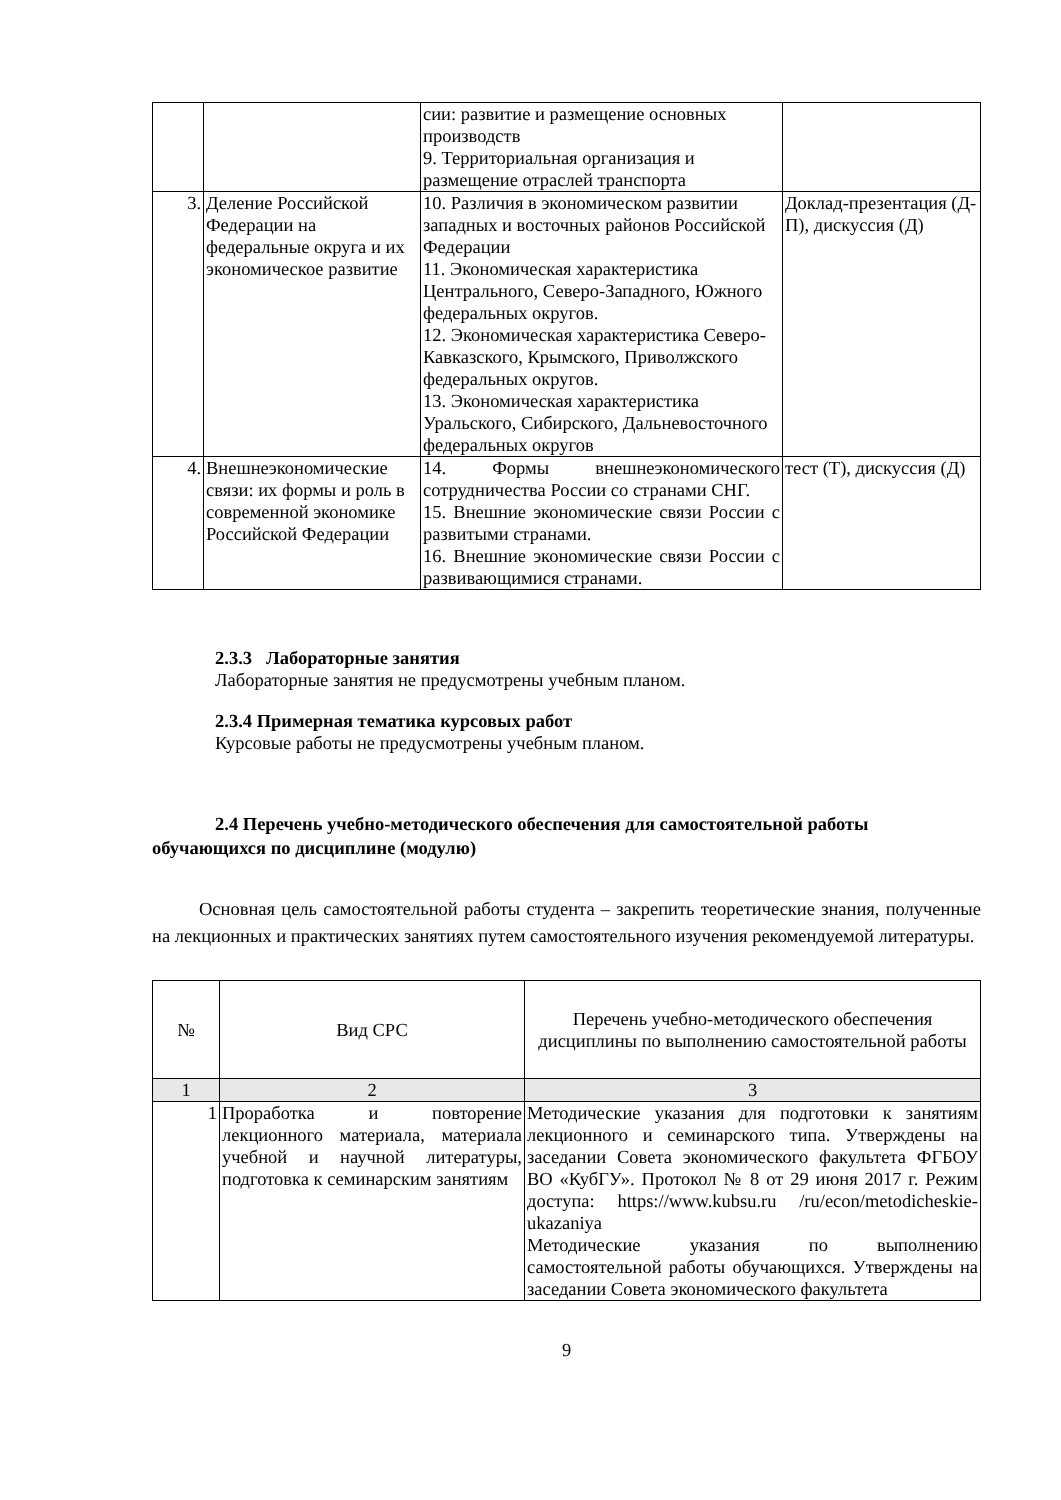| | | сии: развитие и размещение основных производств 9. Территориальная организация и размещение отраслей транспорта | |
| 3. | Деление Российской Федерации на федеральные округа и их экономическое развитие | 10. Различия в экономическом развитии западных и восточных районов Российской Федерации 11. Экономическая характеристика Центрального, Северо-Западного, Южного федеральных округов. 12. Экономическая характеристика Северо-Кавказского, Крымского, Приволжского федеральных округов. 13. Экономическая характеристика Уральского, Сибирского, Дальневосточного федеральных округов | Доклад-презентация (Д-П), дискуссия (Д) |
| 4. | Внешнеэкономические связи: их формы и роль в современной экономике Российской Федерации | 14. Формы внешнеэкономического сотрудничества России со странами СНГ. 15. Внешние экономические связи России с развитыми странами. 16. Внешние экономические связи России с развивающимися странами. | тест (Т), дискуссия (Д) |
2.3.3 Лабораторные занятия
Лабораторные занятия не предусмотрены учебным планом.
2.3.4 Примерная тематика курсовых работ
Курсовые работы не предусмотрены учебным планом.
2.4 Перечень учебно-методического обеспечения для самостоятельной работы обучающихся по дисциплине (модулю)
Основная цель самостоятельной работы студента – закрепить теоретические знания, полученные на лекционных и практических занятиях путем самостоятельного изучения рекомендуемой литературы.
| № | Вид СРС | Перечень учебно-методического обеспечения дисциплины по выполнению самостоятельной работы |
| 1 | 2 | 3 |
| 1 | Проработка и повторение лекционного материала, материала учебной и научной литературы, подготовка к семинарским занятиям | Методические указания для подготовки к занятиям лекционного и семинарского типа. Утверждены на заседании Совета экономического факультета ФГБОУ ВО «КубГУ». Протокол № 8 от 29 июня 2017 г. Режим доступа: https://www.kubsu.ru /ru/econ/metodicheskie-ukazaniya Методические указания по выполнению самостоятельной работы обучающихся. Утверждены на заседании Совета экономического факультета |
9